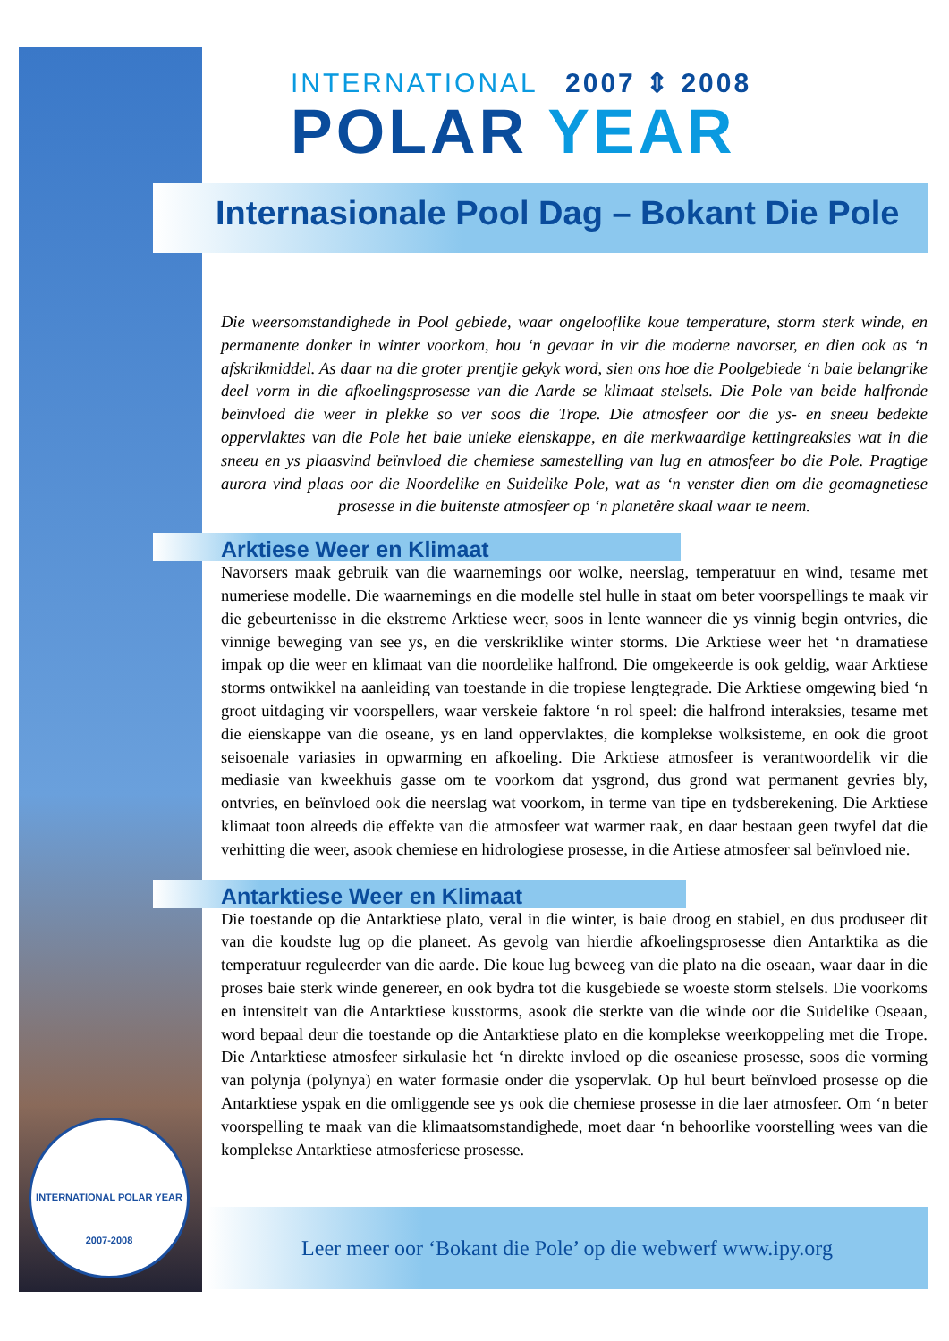INTERNATIONAL 2007 ⇕ 2008
POLAR YEAR
Internasionale Pool Dag – Bokant Die Pole
Die weersomstandighede in Pool gebiede, waar ongelooflike koue temperature, storm sterk winde, en permanente donker in winter voorkom, hou ‘n gevaar in vir die moderne navorser, en dien ook as ‘n afskrikmiddel. As daar na die groter prentjie gekyk word, sien ons hoe die Poolgebiede ‘n baie belangrike deel vorm in die afkoelingsprosesse van die Aarde se klimaat stelsels. Die Pole van beide halfronde beïnvloed die weer in plekke so ver soos die Trope. Die atmosfeer oor die ys- en sneeu bedekte oppervlaktes van die Pole het baie unieke eienskappe, en die merkwaardige kettingreaksies wat in die sneeu en ys plaasvind beïnvloed die chemiese samestelling van lug en atmosfeer bo die Pole. Pragtige aurora vind plaas oor die Noordelike en Suidelike Pole, wat as ‘n venster dien om die geomagnetiese prosesse in die buitenste atmosfeer op ‘n planetêre skaal waar te neem.
Arktiese Weer en Klimaat
Navorsers maak gebruik van die waarnemings oor wolke, neerslag, temperatuur en wind, tesame met numeriese modelle. Die waarnemings en die modelle stel hulle in staat om beter voorspellings te maak vir die gebeurtenisse in die ekstreme Arktiese weer, soos in lente wanneer die ys vinnig begin ontvries, die vinnige beweging van see ys, en die verskriklike winter storms. Die Arktiese weer het ‘n dramatiese impak op die weer en klimaat van die noordelike halfrond. Die omgekeerde is ook geldig, waar Arktiese storms ontwikkel na aanleiding van toestande in die tropiese lengtegrade. Die Arktiese omgewing bied ‘n groot uitdaging vir voorspellers, waar verskeie faktore ‘n rol speel: die halfrond interaksies, tesame met die eienskappe van die oseane, ys en land oppervlaktes, die komplekse wolksisteme, en ook die groot seisoenale variasies in opwarming en afkoeling. Die Arktiese atmosfeer is verantwoordelik vir die mediasie van kweekhuis gasse om te voorkom dat ysgrond, dus grond wat permanent gevries bly, ontvries, en beïnvloed ook die neerslag wat voorkom, in terme van tipe en tydsberekening. Die Arktiese klimaat toon alreeds die effekte van die atmosfeer wat warmer raak, en daar bestaan geen twyfel dat die verhitting die weer, asook chemiese en hidrologiese prosesse, in die Artiese atmosfeer sal beïnvloed nie.
Antarktiese Weer en Klimaat
Die toestande op die Antarktiese plato, veral in die winter, is baie droog en stabiel, en dus produseer dit van die koudste lug op die planeet. As gevolg van hierdie afkoelingsprosesse dien Antarktika as die temperatuur reguleerder van die aarde. Die koue lug beweeg van die plato na die oseaan, waar daar in die proses baie sterk winde genereer, en ook bydra tot die kusgebiede se woeste storm stelsels. Die voorkoms en intensiteit van die Antarktiese kusstorms, asook die sterkte van die winde oor die Suidelike Oseaan, word bepaal deur die toestande op die Antarktiese plato en die komplekse weerkoppeling met die Trope. Die Antarktiese atmosfeer sirkulasie het ‘n direkte invloed op die oseaniese prosesse, soos die vorming van polynja (polynya) en water formasie onder die ysopervlak. Op hul beurt beïnvloed prosesse op die Antarktiese yspak en die omliggende see ys ook die chemiese prosesse in die laer atmosfeer. Om ‘n beter voorspelling te maak van die klimaatsomstandighede, moet daar ‘n behoorlike voorstelling wees van die komplekse Antarktiese atmosferiese prosesse.
INTERNATIONAL POLAR YEAR
2007-2008
Leer meer oor ‘Bokant die Pole’ op die webwerf www.ipy.org